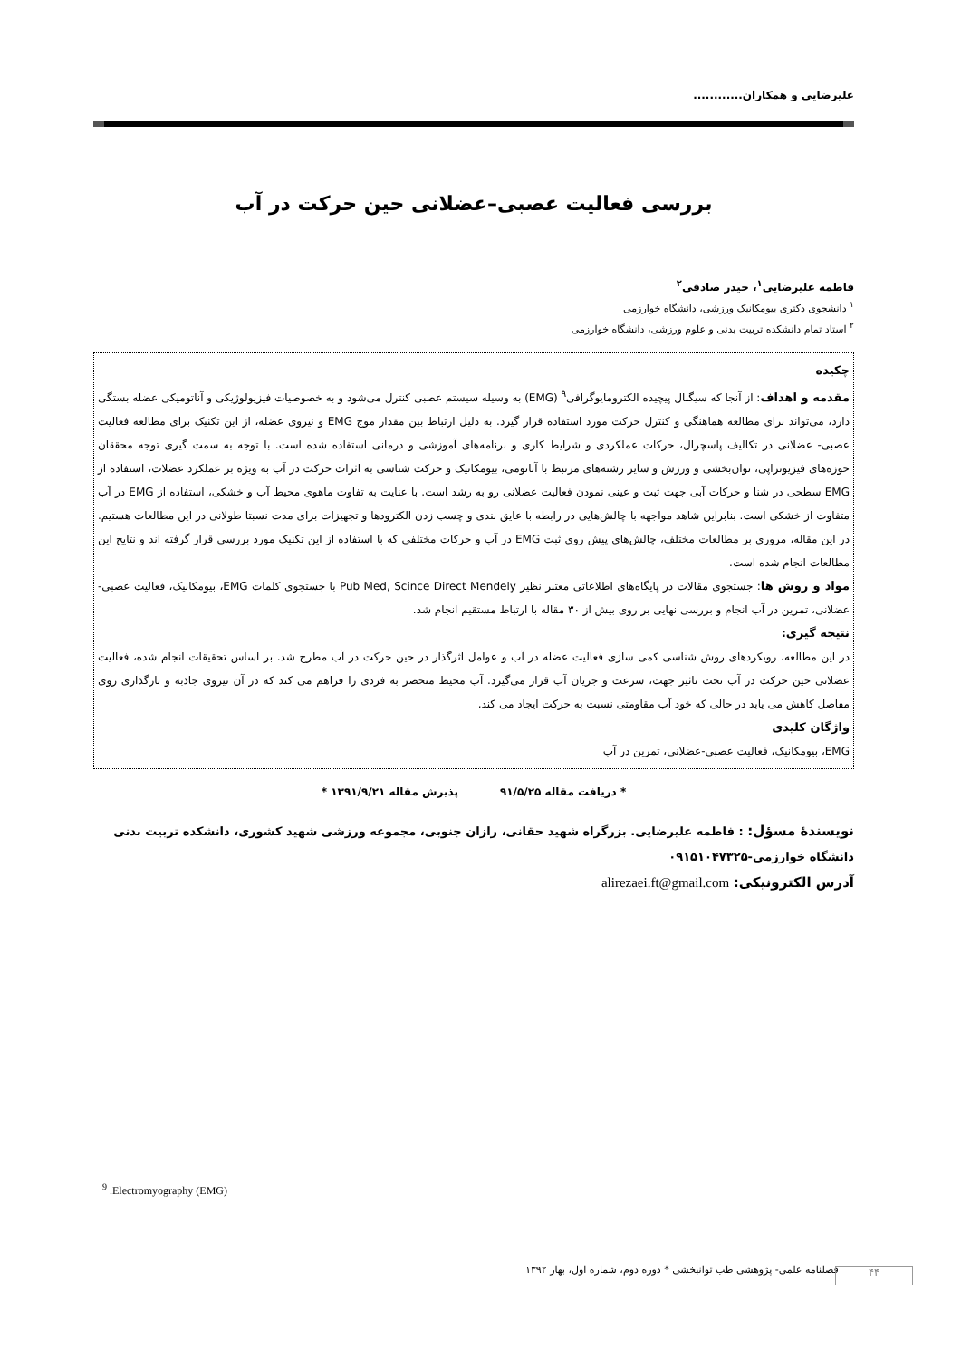علیرضایی و همکاران............
بررسی فعالیت عصبی–عضلانی حین حرکت در آب
فاطمه علیرضایی<sup>۱</sup>، حیدر صادقی<sup>۲</sup>
<sup>۱</sup> دانشجوی دکتری بیومکانیک ورزشی، دانشگاه خوارزمی
<sup>۲</sup> استاد تمام دانشکده تربیت بدنی و علوم ورزشی، دانشگاه خوارزمی
چکیده
مقدمه و اهداف: از آنجا که سیگنال پیچیده الکترومایوگرافی<sup>۹</sup> (EMG) به وسیله سیستم عصبی کنترل می‌شود و به خصوصیات فیزیولوژیکی و آناتومیکی عضله بستگی دارد، می‌تواند برای مطالعه هماهنگی و کنترل حرکت مورد استفاده قرار گیرد. به دلیل ارتباط بین مقدار موج EMG و نیروی عضله، از این تکنیک برای مطالعه فعالیت عصبی- عضلانی در تکالیف پاسچرال، حرکات عملکردی و شرایط کاری و برنامه‌های آموزشی و درمانی استفاده شده است. با توجه به سمت گیری توجه محققان حوزه‌های فیزیوتراپی، توان‌بخشی و ورزش و سایر رشته‌های مرتبط با آناتومی، بیومکانیک و حرکت شناسی به اثرات حرکت در آب به ویژه بر عملکرد عضلات، استفاده از EMG سطحی در شنا و حرکات آبی جهت ثبت و عینی نمودن فعالیت عضلانی رو به رشد است. با عنایت به تفاوت ماهوی محیط آب و خشکی، استفاده از EMG در آب متفاوت از خشکی است. بنابراین شاهد مواجهه با چالش‌هایی در رابطه با عایق بندی و چسب زدن الکترودها و تجهیزات برای مدت نسبتا طولانی در این مطالعات هستیم. در این مقاله، مروری بر مطالعات مختلف، چالش‌های پیش روی ثبت EMG در آب و حرکات مختلفی که با استفاده از این تکنیک مورد بررسی قرار گرفته اند و نتایج این مطالعات انجام شده است.
مواد و روش ها: جستجوی مقالات در پایگاه‌های اطلاعاتی معتبر نظیر Pub Med, Scince Direct Mendely با جستجوی کلمات EMG، بیومکانیک، فعالیت عصبی-عضلانی، تمرین در آب انجام و بررسی نهایی بر روی بیش از ۳۰ مقاله با ارتباط مستقیم انجام شد.
نتیجه گیری:
در این مطالعه، رویکردهای روش شناسی کمی سازی فعالیت عضله در آب و عوامل اثرگذار در حین حرکت در آب مطرح شد. بر اساس تحقیقات انجام شده، فعالیت عضلانی حین حرکت در آب تحت تاثیر جهت، سرعت و جریان آب قرار می‌گیرد. آب محیط منحصر به فردی را فراهم می کند که در آن نیروی جاذبه و بارگذاری روی مفاصل کاهش می یابد در حالی که خود آب مقاومتی نسبت به حرکت ایجاد می کند.
واژگان کلیدی
EMG، بیومکانیک، فعالیت عصبی-عضلانی، تمرین در آب
* دریافت مقاله ۹۱/۵/۲۵ پذیرش مقاله ۱۳۹۱/۹/۲۱ *
نویسندۀ مسؤل: : فاطمه علیرضایی. بزرگراه شهید حقانی، رازان جنوبی، مجموعه ورزشی شهید کشوری، دانشکده تربیت بدنی دانشگاه خوارزمی-۰۹۱۵۱۰۴۷۳۲۵
آدرس الکترونیکی: alirezaei.ft@gmail.com
<sup>9</sup> .Electromyography (EMG)
فصلنامه علمی- پژوهشی طب توانبخشی * دوره دوم، شماره اول، بهار ۱۳۹۲
۴۴